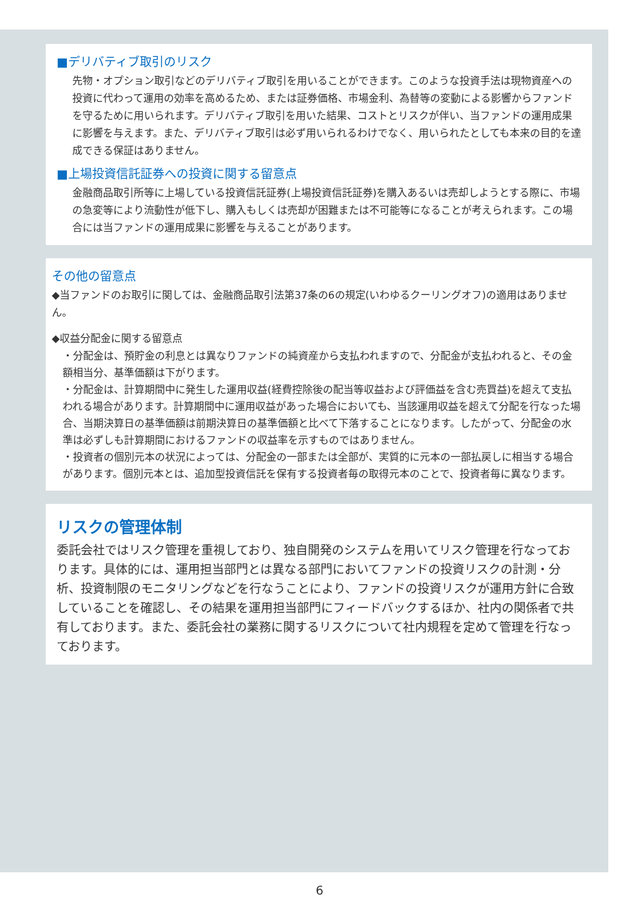■デリバティブ取引のリスク
先物・オプション取引などのデリバティブ取引を用いることができます。このような投資手法は現物資産への投資に代わって運用の効率を高めるため、または証券価格、市場金利、為替等の変動による影響からファンドを守るために用いられます。デリバティブ取引を用いた結果、コストとリスクが伴い、当ファンドの運用成果に影響を与えます。また、デリバティブ取引は必ず用いられるわけでなく、用いられたとしても本来の目的を達成できる保証はありません。
■上場投資信託証券への投資に関する留意点
金融商品取引所等に上場している投資信託証券(上場投資信託証券)を購入あるいは売却しようとする際に、市場の急変等により流動性が低下し、購入もしくは売却が困難または不可能等になることが考えられます。この場合には当ファンドの運用成果に影響を与えることがあります。
その他の留意点
◆当ファンドのお取引に関しては、金融商品取引法第37条の6の規定(いわゆるクーリングオフ)の適用はありません。
◆収益分配金に関する留意点
・分配金は、預貯金の利息とは異なりファンドの純資産から支払われますので、分配金が支払われると、その金額相当分、基準価額は下がります。
・分配金は、計算期間中に発生した運用収益(経費控除後の配当等収益および評価益を含む売買益)を超えて支払われる場合があります。計算期間中に運用収益があった場合においても、当該運用収益を超えて分配を行なった場合、当期決算日の基準価額は前期決算日の基準価額と比べて下落することになります。したがって、分配金の水準は必ずしも計算期間におけるファンドの収益率を示すものではありません。
・投資者の個別元本の状況によっては、分配金の一部または全部が、実質的に元本の一部払戻しに相当する場合があります。個別元本とは、追加型投資信託を保有する投資者毎の取得元本のことで、投資者毎に異なります。
リスクの管理体制
委託会社ではリスク管理を重視しており、独自開発のシステムを用いてリスク管理を行なっております。具体的には、運用担当部門とは異なる部門においてファンドの投資リスクの計測・分析、投資制限のモニタリングなどを行なうことにより、ファンドの投資リスクが運用方針に合致していることを確認し、その結果を運用担当部門にフィードバックするほか、社内の関係者で共有しております。また、委託会社の業務に関するリスクについて社内規程を定めて管理を行なっております。
6